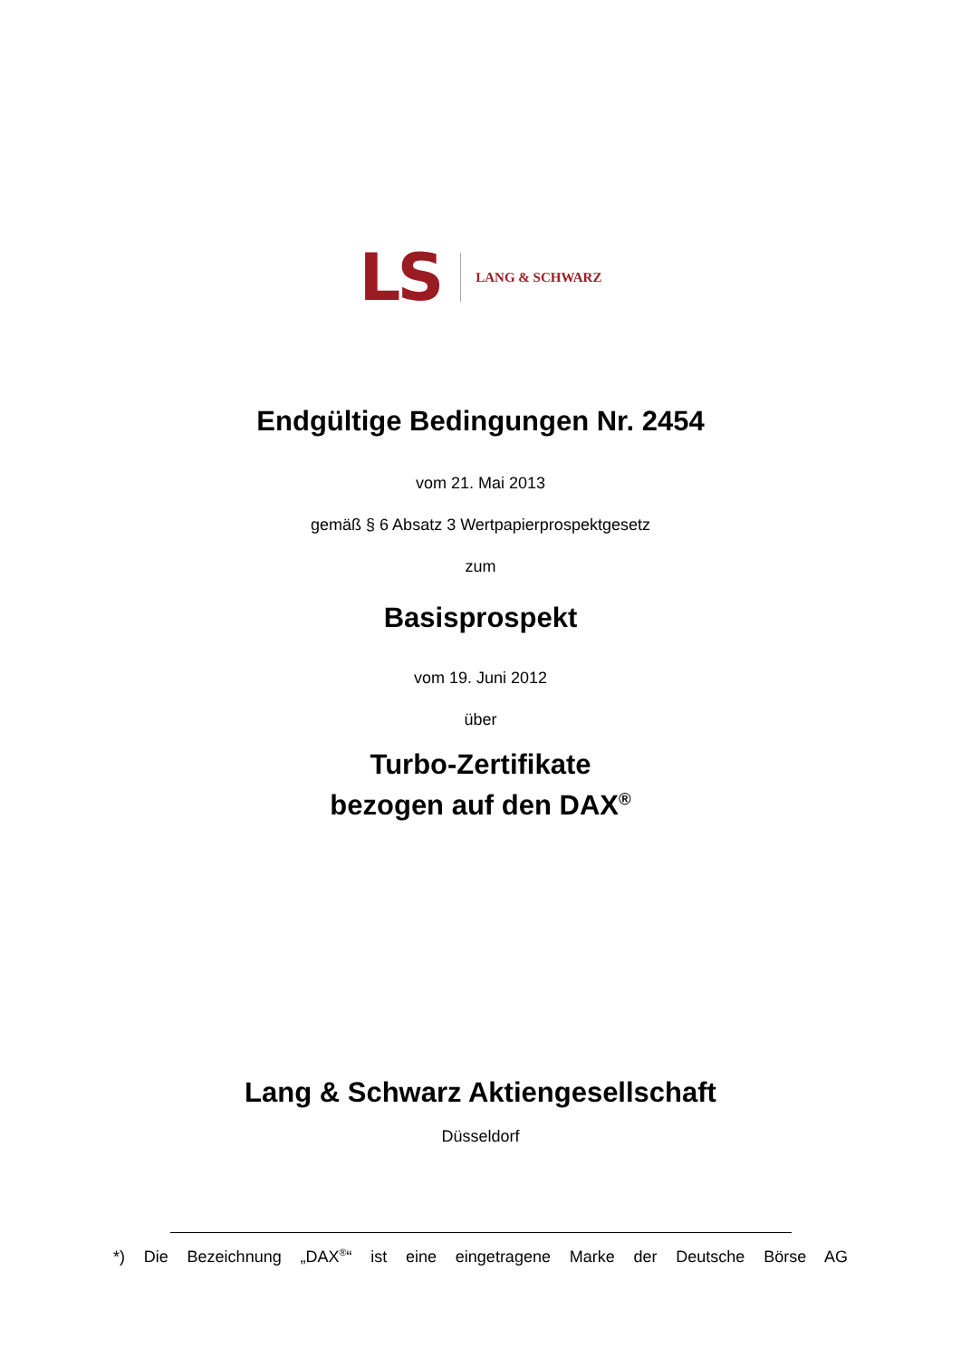LS LANG & SCHWARZ
Endgültige Bedingungen Nr. 2454
vom 21. Mai 2013
gemäß § 6 Absatz 3 Wertpapierprospektgesetz
zum
Basisprospekt
vom 19. Juni 2012
über
Turbo-Zertifikate
bezogen auf den DAX<sup>®</sup>
Lang & Schwarz Aktiengesellschaft
Düsseldorf
*) Die Bezeichnung „DAX<sup>®</sup>“ ist eine eingetragene Marke der Deutsche Börse AG